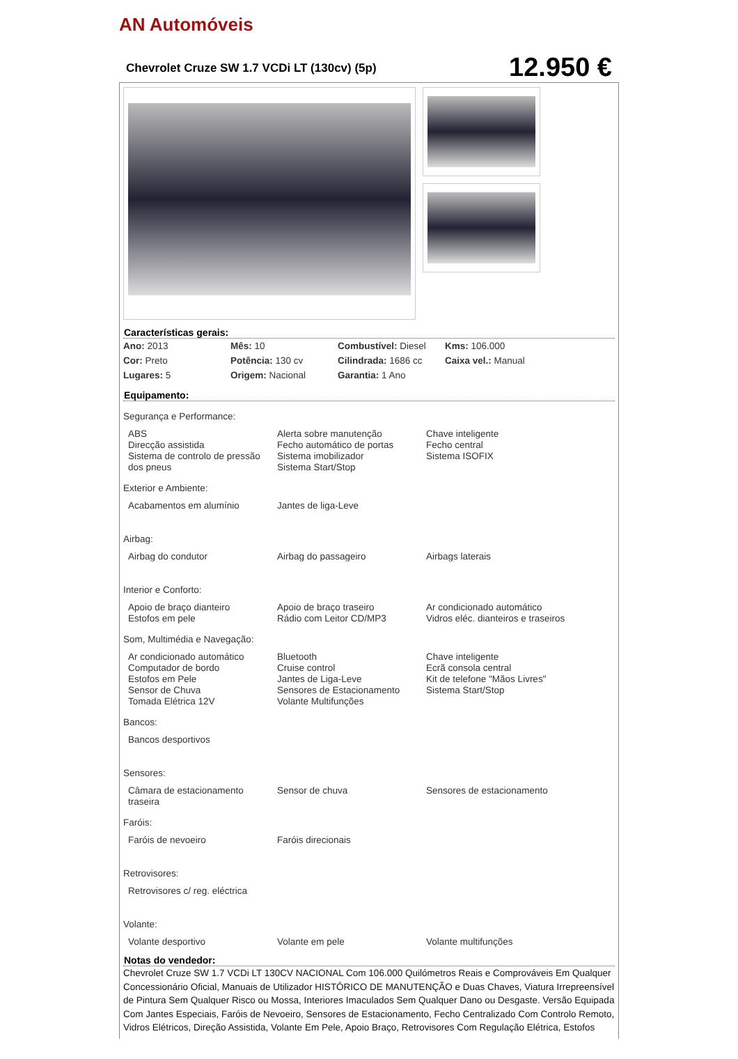AN Automóveis
Chevrolet Cruze SW 1.7 VCDi LT (130cv) (5p)
12.950 €
Características gerais:
| Ano: 2013 | Mês: 10 | Combustível: Diesel | Kms: 106.000 |
| Cor: Preto | Potência: 130 cv | Cilindrada: 1686 cc | Caixa vel.: Manual |
| Lugares: 5 | Origem: Nacional | Garantia: 1 Ano | |
Equipamento:
Segurança e Performance:
| ABS Direcção assistida Sistema de controlo de pressão dos pneus | Alerta sobre manutenção Fecho automático de portas Sistema imobilizador Sistema Start/Stop | Chave inteligente Fecho central Sistema ISOFIX |
Exterior e Ambiente:
| Acabamentos em alumínio | Jantes de liga-Leve | |
Airbag:
| Airbag do condutor | Airbag do passageiro | Airbags laterais |
Interior e Conforto:
| Apoio de braço dianteiro Estofos em pele | Apoio de braço traseiro Rádio com Leitor CD/MP3 | Ar condicionado automático Vidros eléc. dianteiros e traseiros |
Som, Multimédia e Navegação:
| Ar condicionado automático Computador de bordo Estofos em Pele Sensor de Chuva Tomada Elétrica 12V | Bluetooth Cruise control Jantes de Liga-Leve Sensores de Estacionamento Volante Multifunções | Chave inteligente Ecrã consola central Kit de telefone "Mãos Livres" Sistema Start/Stop |
Bancos:
| Bancos desportivos | | |
Sensores:
| Câmara de estacionamento traseira | Sensor de chuva | Sensores de estacionamento |
Faróis:
| Faróis de nevoeiro | Faróis direcionais | |
Retrovisores:
| Retrovisores c/ reg. eléctrica | | |
Volante:
| Volante desportivo | Volante em pele | Volante multifunções |
Notas do vendedor:
Chevrolet Cruze SW 1.7 VCDi LT 130CV NACIONAL Com 106.000 Quilómetros Reais e Comprováveis Em Qualquer Concessionário Oficial, Manuais de Utilizador HISTÓRICO DE MANUTENÇÃO e Duas Chaves, Viatura Irrepreensível de Pintura Sem Qualquer Risco ou Mossa, Interiores Imaculados Sem Qualquer Dano ou Desgaste. Versão Equipada Com Jantes Especiais, Faróis de Nevoeiro, Sensores de Estacionamento, Fecho Centralizado Com Controlo Remoto, Vidros Elétricos, Direção Assistida, Volante Em Pele, Apoio Braço, Retrovisores Com Regulação Elétrica, Estofos